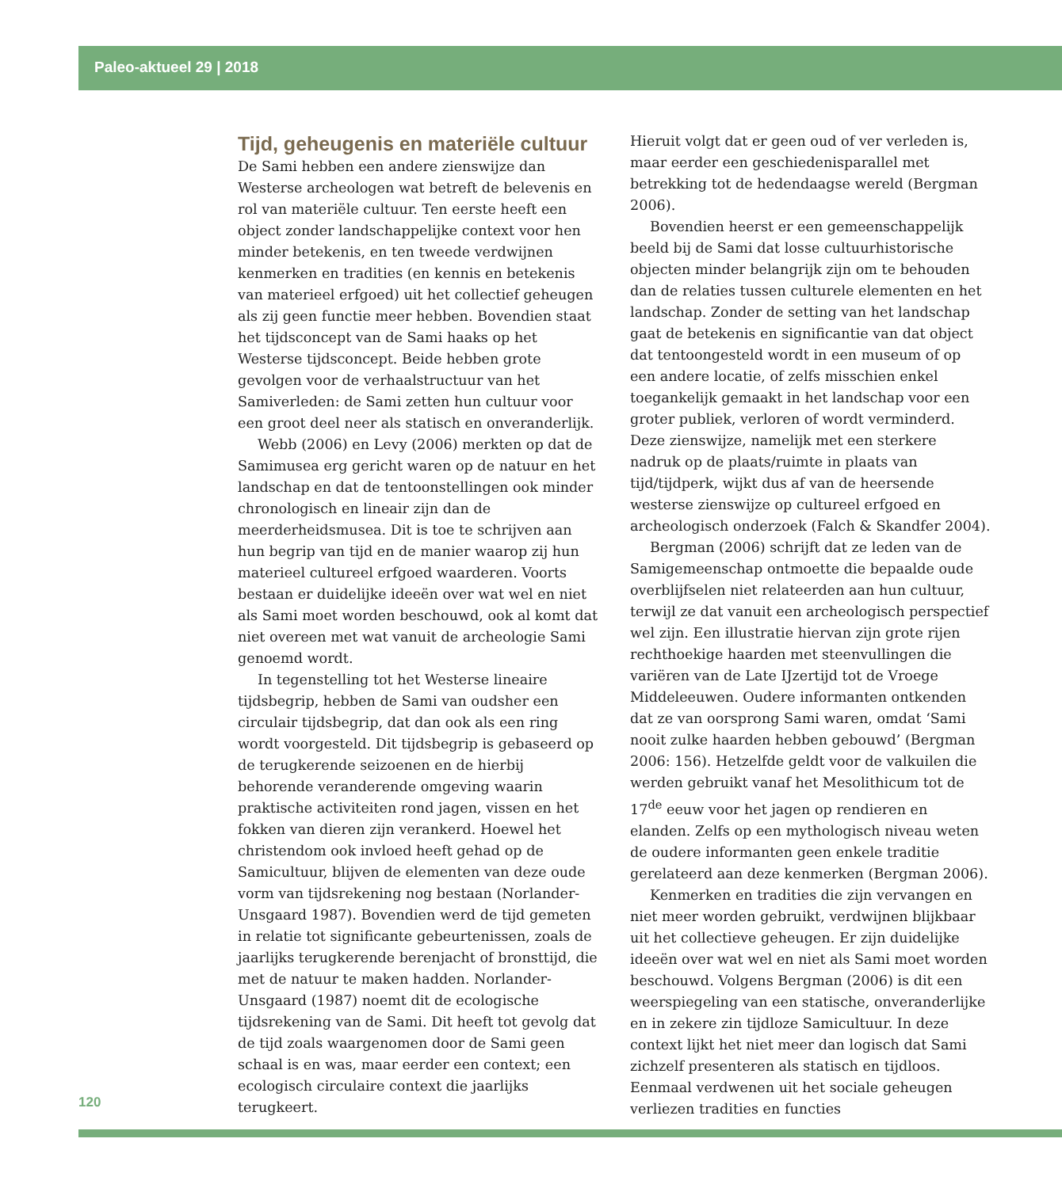Paleo-aktueel 29 | 2018
Tijd, geheugenis en materiële cultuur
De Sami hebben een andere zienswijze dan Westerse archeologen wat betreft de belevenis en rol van materiële cultuur. Ten eerste heeft een object zonder landschappelijke context voor hen minder betekenis, en ten tweede verdwijnen kenmerken en tradities (en kennis en betekenis van materieel erfgoed) uit het collectief geheugen als zij geen functie meer hebben. Bovendien staat het tijdsconcept van de Sami haaks op het Westerse tijdsconcept. Beide hebben grote gevolgen voor de verhaalstructuur van het Samiverleden: de Sami zetten hun cultuur voor een groot deel neer als statisch en onveranderlijk.
Webb (2006) en Levy (2006) merkten op dat de Samimusea erg gericht waren op de natuur en het landschap en dat de tentoonstellingen ook minder chronologisch en lineair zijn dan de meerderheidsmusea. Dit is toe te schrijven aan hun begrip van tijd en de manier waarop zij hun materieel cultureel erfgoed waarderen. Voorts bestaan er duidelijke ideeën over wat wel en niet als Sami moet worden beschouwd, ook al komt dat niet overeen met wat vanuit de archeologie Sami genoemd wordt.
In tegenstelling tot het Westerse lineaire tijdsbegrip, hebben de Sami van oudsher een circulair tijdsbegrip, dat dan ook als een ring wordt voorgesteld. Dit tijdsbegrip is gebaseerd op de terugkerende seizoenen en de hierbij behorende veranderende omgeving waarin praktische activiteiten rond jagen, vissen en het fokken van dieren zijn verankerd. Hoewel het christendom ook invloed heeft gehad op de Samicultuur, blijven de elementen van deze oude vorm van tijdsrekening nog bestaan (Norlander-Unsgaard 1987). Bovendien werd de tijd gemeten in relatie tot significante gebeurtenissen, zoals de jaarlijks terugkerende berenjacht of bronsttijd, die met de natuur te maken hadden. Norlander-Unsgaard (1987) noemt dit de ecologische tijdsrekening van de Sami. Dit heeft tot gevolg dat de tijd zoals waargenomen door de Sami geen schaal is en was, maar eerder een context; een ecologisch circulaire context die jaarlijks terugkeert.
Hieruit volgt dat er geen oud of ver verleden is, maar eerder een geschiedenisparallel met betrekking tot de hedendaagse wereld (Bergman 2006).
Bovendien heerst er een gemeenschappelijk beeld bij de Sami dat losse cultuurhistorische objecten minder belangrijk zijn om te behouden dan de relaties tussen culturele elementen en het landschap. Zonder de setting van het landschap gaat de betekenis en significantie van dat object dat tentoongesteld wordt in een museum of op een andere locatie, of zelfs misschien enkel toegankelijk gemaakt in het landschap voor een groter publiek, verloren of wordt verminderd. Deze zienswijze, namelijk met een sterkere nadruk op de plaats/ruimte in plaats van tijd/tijdperk, wijkt dus af van de heersende westerse zienswijze op cultureel erfgoed en archeologisch onderzoek (Falch & Skandfer 2004).
Bergman (2006) schrijft dat ze leden van de Samigemeenschap ontmoette die bepaalde oude overblijfselen niet relateerden aan hun cultuur, terwijl ze dat vanuit een archeologisch perspectief wel zijn. Een illustratie hiervan zijn grote rijen rechthoekige haarden met steenvullingen die variëren van de Late IJzertijd tot de Vroege Middeleeuwen. Oudere informanten ontkenden dat ze van oorsprong Sami waren, omdat ‘Sami nooit zulke haarden hebben gebouwd’ (Bergman 2006: 156). Hetzelfde geldt voor de valkuilen die werden gebruikt vanaf het Mesolithicum tot de 17<sup>de</sup> eeuw voor het jagen op rendieren en elanden. Zelfs op een mythologisch niveau weten de oudere informanten geen enkele traditie gerelateerd aan deze kenmerken (Bergman 2006).
Kenmerken en tradities die zijn vervangen en niet meer worden gebruikt, verdwijnen blijkbaar uit het collectieve geheugen. Er zijn duidelijke ideeën over wat wel en niet als Sami moet worden beschouwd. Volgens Bergman (2006) is dit een weerspiegeling van een statische, onveranderlijke en in zekere zin tijdloze Samicultuur. In deze context lijkt het niet meer dan logisch dat Sami zichzelf presenteren als statisch en tijdloos. Eenmaal verdwenen uit het sociale geheugen verliezen tradities en functies
120